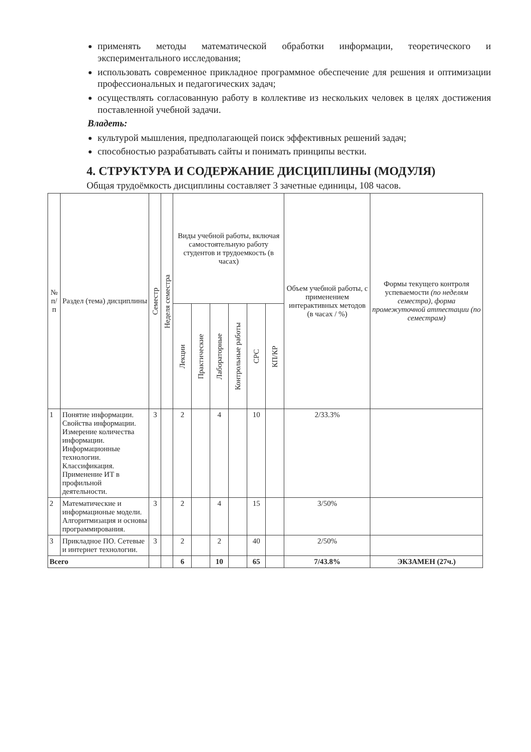применять методы математической обработки информации, теоретического и экспериментального исследования;
использовать современное прикладное программное обеспечение для решения и оптимизации профессиональных и педагогических задач;
осуществлять согласованную работу в коллективе из нескольких человек в целях достижения поставленной учебной задачи.
Владеть:
культурой мышления, предполагающей поиск эффективных решений задач;
способностью разрабатывать сайты и понимать принципы вестки.
4. СТРУКТУРА И СОДЕРЖАНИЕ ДИСЦИПЛИНЫ (МОДУЛЯ)
Общая трудоёмкость дисциплины составляет 3 зачетные единицы, 108 часов.
| № п/п | Раздел (тема) дисциплины | Семестр | Неделя семестра | Виды учебной работы, включая самостоятельную работу студентов и трудоемкость (в часах) | | | | | | Объем учебной работы, с применением интерактивных методов (в часах / %) | Формы текущего контроля успеваемости (по неделям семестра), форма промежуточной аттестации (по семестрам) |
| --- | --- | --- | --- | --- | --- | --- | --- | --- | --- | --- | --- |
| | | | | Лекции | Практические | Лабораторные | Контрольные работы | СРС | КП/КР | | |
| 1 | Понятие информации. Свойства информации. Измерение количества информации. Информационные технологии. Классификация. Применение ИТ в профильной деятельности. | 3 | | 2 | | 4 | | 10 | | 2/33.3% | |
| 2 | Математические и информационые модели. Алгоритмизация и основы программирования. | 3 | | 2 | | 4 | | 15 | | 3/50% | |
| 3 | Прикладное ПО. Сетевые и интернет технологии. | 3 | | 2 | | 2 | | 40 | | 2/50% | |
| Всего | | | | 6 | | 10 | | 65 | | 7/43.8% | ЭКЗАМЕН (27ч.) |